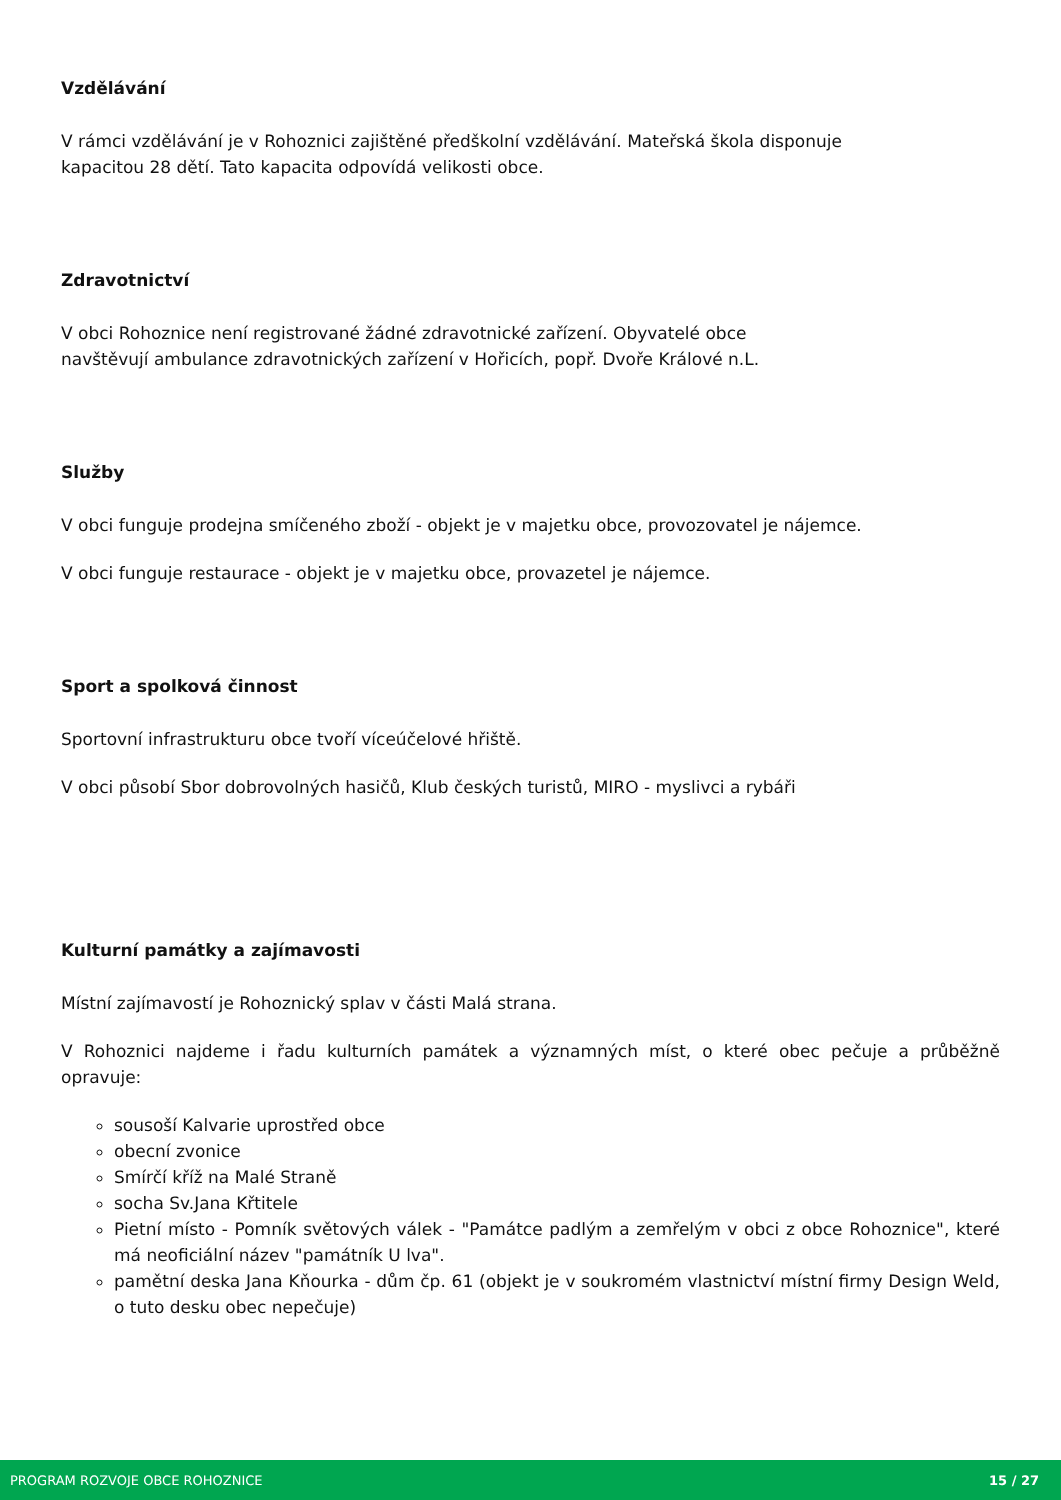Vzdělávání
V rámci vzdělávání je v Rohoznici zajištěné předškolní vzdělávání. Mateřská škola disponuje
kapacitou 28 dětí. Tato kapacita odpovídá velikosti obce.
Zdravotnictví
V obci Rohoznice není registrované žádné zdravotnické zařízení. Obyvatelé obce
navštěvují ambulance zdravotnických zařízení v Hořicích, popř. Dvoře Králové n.L.
Služby
V obci funguje prodejna smíčeného zboží - objekt je v majetku obce, provozovatel je nájemce.
V obci funguje restaurace - objekt je v majetku obce, provazetel je nájemce.
Sport a spolková činnost
Sportovní infrastrukturu obce tvoří víceúčelové hřiště.
V obci působí Sbor dobrovolných hasičů, Klub českých turistů, MIRO - myslivci a rybáři
Kulturní památky a zajímavosti
Místní zajímavostí je Rohoznický splav v části Malá strana.
V Rohoznici najdeme i řadu kulturních památek a významných míst, o které obec pečuje a průběžně opravuje:
sousoší Kalvarie uprostřed obce
obecní zvonice
Smírčí kříž na Malé Straně
socha Sv.Jana Křtitele
Pietní místo - Pomník světových válek - "Památce padlým a zemřelým v obci z obce Rohoznice", které má neoficiální název "památník U lva".
pamětní deska Jana Kňourka - dům čp. 61 (objekt je v soukromém vlastnictví místní firmy Design Weld, o tuto desku obec nepečuje)
PROGRAM ROZVOJE OBCE ROHOZNICE 15 / 27